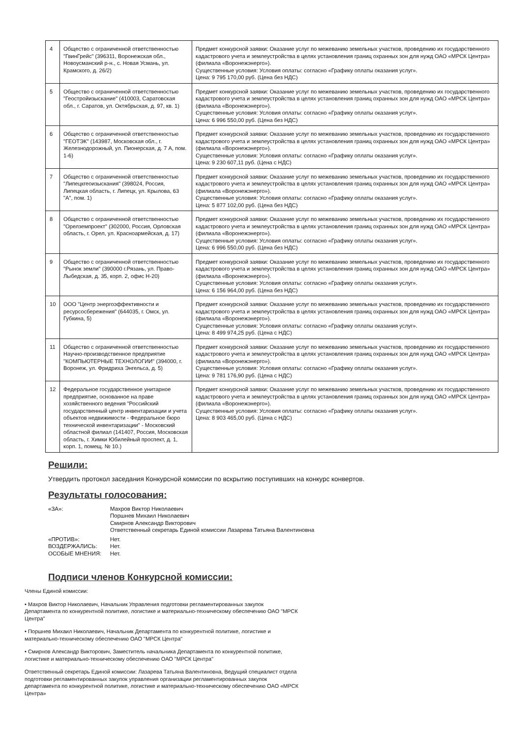| 4 | Общество с ограниченной ответственностью "ГвинГрейс" (396311, Воронежская обл., Новоусманский р-н., с. Новая Усмань, ул. Крамского, д. 26/2) | Предмет конкурсной заявки: Оказание услуг по межеванию земельных участков, проведению их государственного кадастрового учета и землеустройства в целях установления границ охранных зон для нужд ОАО «МРСК Центра» (филиала «Воронежэнерго»). Существенные условия: Условия оплаты: согласно «Графику оплаты оказания услуг». Цена: 9 795 170,00 руб. (Цена без НДС) |
| 5 | Общество с ограниченной ответственностью "Геостройизыскание" (410003, Саратовская обл., г. Саратов, ул. Октябрьская, д. 97, кв. 1) | Предмет конкурсной заявки: Оказание услуг по межеванию земельных участков, проведению их государственного кадастрового учета и землеустройства в целях установления границ охранных зон для нужд ОАО «МРСК Центра» (филиала «Воронежэнерго»). Существенные условия: Условия оплаты: согласно «Графику оплаты оказания услуг». Цена: 6 996 550,00 руб. (Цена без НДС) |
| 6 | Общество с ограниченной ответственностью "ГЕОТЭК" (143987, Московская обл., г. Железнодорожный, ул. Пионерская, д. 7 А, пом. 1-6) | Предмет конкурсной заявки: Оказание услуг по межеванию земельных участков, проведению их государственного кадастрового учета и землеустройства в целях установления границ охранных зон для нужд ОАО «МРСК Центра» (филиала «Воронежэнерго»). Существенные условия: Условия оплаты: согласно «Графику оплаты оказания услуг». Цена: 9 230 607,11 руб. (Цена с НДС) |
| 7 | Общество с ограниченной ответственностью "Липецкгеоизыскания" (398024, Россия, Липецкая область, г. Липецк, ул. Крылова, 63 "А", пом. 1) | Предмет конкурсной заявки: Оказание услуг по межеванию земельных участков, проведению их государственного кадастрового учета и землеустройства в целях установления границ охранных зон для нужд ОАО «МРСК Центра» (филиала «Воронежэнерго»). Существенные условия: Условия оплаты: согласно «Графику оплаты оказания услуг». Цена: 5 877 102,00 руб. (Цена без НДС) |
| 8 | Общество с ограниченной ответственностью "Орелземпроект" (302000, Россия, Орловская область, г. Орел, ул. Красноармейская, д. 17) | Предмет конкурсной заявки: Оказание услуг по межеванию земельных участков, проведению их государственного кадастрового учета и землеустройства в целях установления границ охранных зон для нужд ОАО «МРСК Центра» (филиала «Воронежэнерго»). Существенные условия: Условия оплаты: согласно «Графику оплаты оказания услуг». Цена: 6 996 550,00 руб. (Цена без НДС) |
| 9 | Общество с ограниченной ответственностью "Рынок земли" (390000 г.Рязань, ул. Право-Лыбедская, д. 35, корп. 2, офис Н-20) | Предмет конкурсной заявки: Оказание услуг по межеванию земельных участков, проведению их государственного кадастрового учета и землеустройства в целях установления границ охранных зон для нужд ОАО «МРСК Центра» (филиала «Воронежэнерго»). Существенные условия: Условия оплаты: согласно «Графику оплаты оказания услуг». Цена: 6 156 964,00 руб. (Цена без НДС) |
| 10 | ООО "Центр энергоэффективности и ресурсосбережения" (644035, г. Омск, ул. Губкина, 5) | Предмет конкурсной заявки: Оказание услуг по межеванию земельных участков, проведению их государственного кадастрового учета и землеустройства в целях установления границ охранных зон для нужд ОАО «МРСК Центра» (филиала «Воронежэнерго»). Существенные условия: Условия оплаты: согласно «Графику оплаты оказания услуг». Цена: 8 499 974,25 руб. (Цена с НДС) |
| 11 | Общество с ограниченной ответственностью Научно-производственное предприятие "КОМПЬЮТЕРНЫЕ ТЕХНОЛОГИИ" (394000, г. Воронеж, ул. Фридриха Энгельса, д. 5) | Предмет конкурсной заявки: Оказание услуг по межеванию земельных участков, проведению их государственного кадастрового учета и землеустройства в целях установления границ охранных зон для нужд ОАО «МРСК Центра» (филиала «Воронежэнерго»). Существенные условия: Условия оплаты: согласно «Графику оплаты оказания услуг». Цена: 9 781 176,90 руб. (Цена с НДС) |
| 12 | Федеральное государственное унитарное предприятие, основанное на праве хозяйственного ведения "Российский государственный центр инвентаризации и учета объектов недвижимости - Федеральное бюро технической инвентаризации" - Московский областной филиал (141407, Россия, Московская область, г. Химки Юбилейный проспект, д. 1, корп. 1, помещ. № 10.) | Предмет конкурсной заявки: Оказание услуг по межеванию земельных участков, проведению их государственного кадастрового учета и землеустройства в целях установления границ охранных зон для нужд ОАО «МРСК Центра» (филиала «Воронежэнерго»). Существенные условия: Условия оплаты: согласно «Графику оплаты оказания услуг». Цена: 8 903 465,00 руб. (Цена с НДС) |
Решили:
Утвердить протокол заседания Конкурсной комиссии по вскрытию поступивших на конкурс конвертов.
Результаты голосования:
«ЗА»: Махров Виктор Николаевич
Поршнев Михаил Николаевич
Смирнов Александр Викторович
Ответственный секретарь Единой комиссии Лазарева Татьяна Валентиновна
«ПРОТИВ»: Нет.
ВОЗДЕРЖАЛИСЬ: Нет.
ОСОБЫЕ МНЕНИЯ: Нет.
Подписи членов Конкурсной комиссии:
Члены Единой комиссии:
• Махров Виктор Николаевич, Начальник Управления подготовки регламентированных закупок Департамента по конкурентной политике, логистике и материально-техническому обеспечению ОАО "МРСК Центра"
• Поршнев Михаил Николаевич, Начальник Департамента по конкурентной политике, логистике и материально-техническому обеспечению ОАО "МРСК Центра"
• Смирнов Александр Викторович, Заместитель начальника Департамента по конкурентной политике, логистике и материально-техническому обеспечению ОАО "МРСК Центра"
Ответственный секретарь Единой комиссии: Лазарева Татьяна Валентиновна, Ведущий специалист отдела подготовки регламентированных закупок управления организации регламентированных закупок департамента по конкурентной политике, логистике и материально-техническому обеспечению ОАО «МРСК Центра»